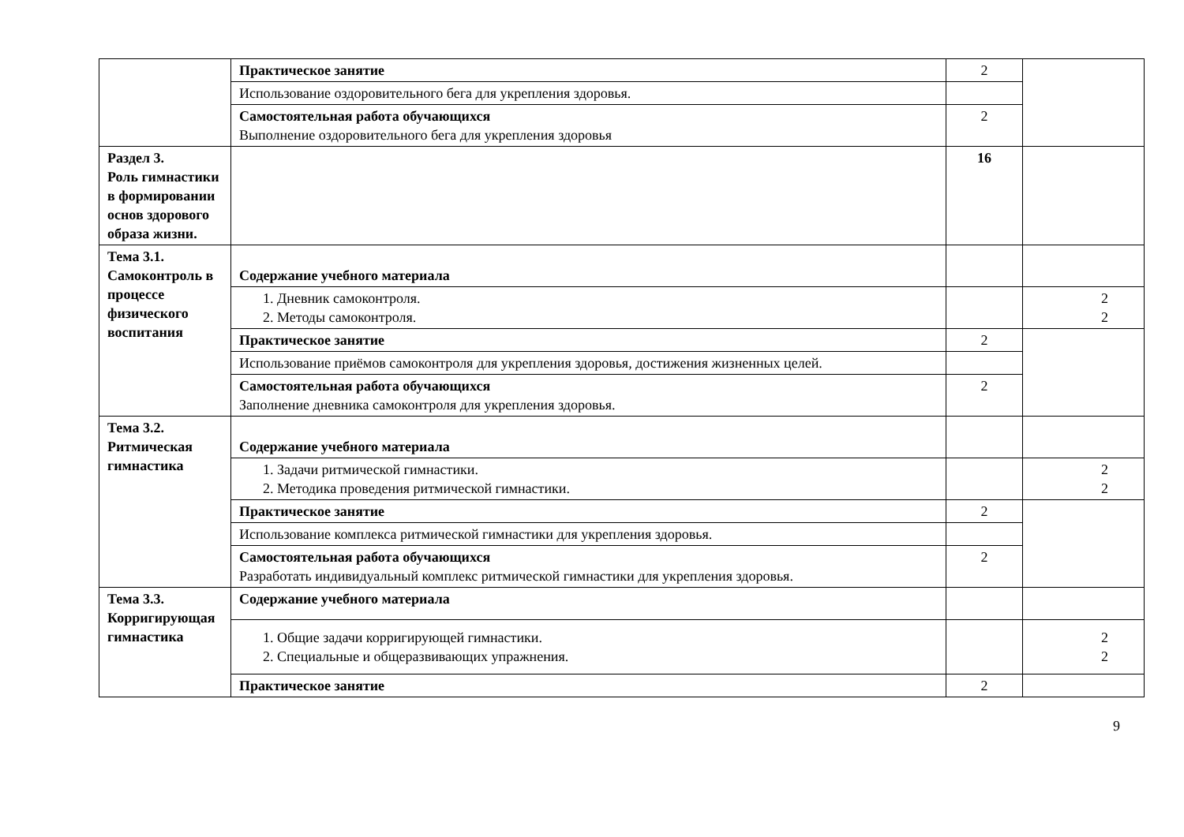| | Практическое занятие | 2 | |
| | Использование оздоровительного бега для укрепления здоровья. | | |
| | Самостоятельная работа обучающихся Выполнение оздоровительного бега для укрепления здоровья | 2 | |
| Раздел 3. Роль гимнастики в формировании основ здорового образа жизни. | | 16 | |
| Тема 3.1. Самоконтроль в процессе физического воспитания | Содержание учебного материала | | |
| | 1. Дневник самоконтроля. 2. Методы самоконтроля. | | 2 2 |
| | Практическое занятие | 2 | |
| | Использование приёмов самоконтроля для укрепления здоровья, достижения жизненных целей. | | |
| | Самостоятельная работа обучающихся Заполнение дневника самоконтроля для укрепления здоровья. | 2 | |
| Тема 3.2. Ритмическая гимнастика | Содержание учебного материала | | |
| | 1. Задачи ритмической гимнастики. 2. Методика проведения ритмической гимнастики. | | 2 2 |
| | Практическое занятие | 2 | |
| | Использование комплекса ритмической гимнастики для укрепления здоровья. | | |
| | Самостоятельная работа обучающихся Разработать индивидуальный комплекс ритмической гимнастики для укрепления здоровья. | 2 | |
| Тема 3.3. Корригирующая гимнастика | Содержание учебного материала | | |
| | 1. Общие задачи корригирующей гимнастики. 2. Специальные и общеразвивающих упражнения. | | 2 2 |
| | Практическое занятие | 2 | |
9